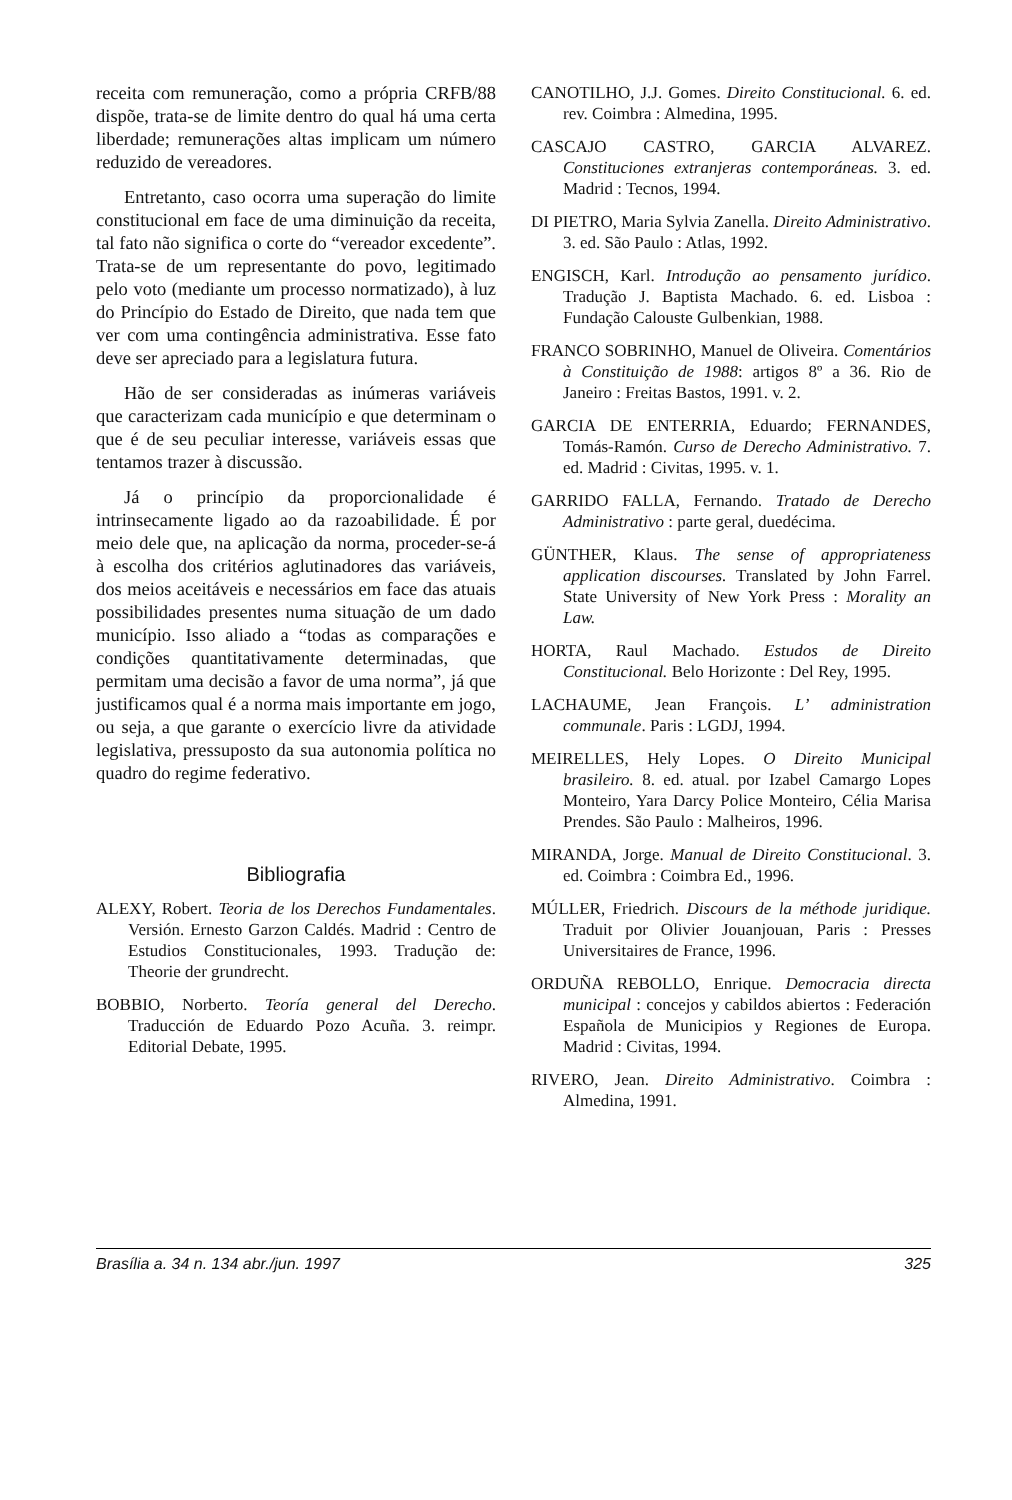receita com remuneração, como a própria CRFB/88 dispõe, trata-se de limite dentro do qual há uma certa liberdade; remunerações altas implicam um número reduzido de vereadores.
Entretanto, caso ocorra uma superação do limite constitucional em face de uma diminuição da receita, tal fato não significa o corte do “vereador excedente”. Trata-se de um representante do povo, legitimado pelo voto (mediante um processo normatizado), à luz do Princípio do Estado de Direito, que nada tem que ver com uma contingência administrativa. Esse fato deve ser apreciado para a legislatura futura.
Hão de ser consideradas as inúmeras variáveis que caracterizam cada município e que determinam o que é de seu peculiar interesse, variáveis essas que tentamos trazer à discussão.
Já o princípio da proporcionalidade é intrinsecamente ligado ao da razoabilidade. É por meio dele que, na aplicação da norma, proceder-se-á à escolha dos critérios aglutinadores das variáveis, dos meios aceitáveis e necessários em face das atuais possibilidades presentes numa situação de um dado município. Isso aliado a “todas as comparações e condições quantitativamente determinadas, que permitam uma decisão a favor de uma norma”, já que justificamos qual é a norma mais importante em jogo, ou seja, a que garante o exercício livre da atividade legislativa, pressuposto da sua autonomia política no quadro do regime federativo.
Bibliografia
ALEXY, Robert. Teoria de los Derechos Fundamentales. Versión. Ernesto Garzon Caldés. Madrid : Centro de Estudios Constitucionales, 1993. Tradução de: Theorie der grundrecht.
BOBBIO, Norberto. Teoría general del Derecho. Traducción de Eduardo Pozo Acuña. 3. reimpr. Editorial Debate, 1995.
CANOTILHO, J.J. Gomes. Direito Constitucional. 6. ed. rev. Coimbra : Almedina, 1995.
CASCAJO CASTRO, GARCIA ALVAREZ. Constituciones extranjeras contemporáneas. 3. ed. Madrid : Tecnos, 1994.
DI PIETRO, Maria Sylvia Zanella. Direito Administrativo. 3. ed. São Paulo : Atlas, 1992.
ENGISCH, Karl. Introdução ao pensamento jurídico. Tradução J. Baptista Machado. 6. ed. Lisboa : Fundação Calouste Gulbenkian, 1988.
FRANCO SOBRINHO, Manuel de Oliveira. Comentários à Constituição de 1988: artigos 8º a 36. Rio de Janeiro : Freitas Bastos, 1991. v. 2.
GARCIA DE ENTERRIA, Eduardo; FERNANDES, Tomás-Ramón. Curso de Derecho Administrativo. 7. ed. Madrid : Civitas, 1995. v. 1.
GARRIDO FALLA, Fernando. Tratado de Derecho Administrativo : parte geral, duedécima.
GÜNTHER, Klaus. The sense of appropriateness application discourses. Translated by John Farrel. State University of New York Press : Morality an Law.
HORTA, Raul Machado. Estudos de Direito Constitucional. Belo Horizonte : Del Rey, 1995.
LACHAUME, Jean François. L’ administration communale. Paris : LGDJ, 1994.
MEIRELLES, Hely Lopes. O Direito Municipal brasileiro. 8. ed. atual. por Izabel Camargo Lopes Monteiro, Yara Darcy Police Monteiro, Célia Marisa Prendes. São Paulo : Malheiros, 1996.
MIRANDA, Jorge. Manual de Direito Constitucional. 3. ed. Coimbra : Coimbra Ed., 1996.
MÚLLER, Friedrich. Discours de la méthode juridique. Traduit por Olivier Jouanjouan, Paris : Presses Universitaires de France, 1996.
ORDUÑA REBOLLO, Enrique. Democracia directa municipal : concejos y cabildos abiertos : Federación Española de Municipios y Regiones de Europa. Madrid : Civitas, 1994.
RIVERO, Jean. Direito Administrativo. Coimbra : Almedina, 1991.
Brasília a. 34 n. 134 abr./jun. 1997 325